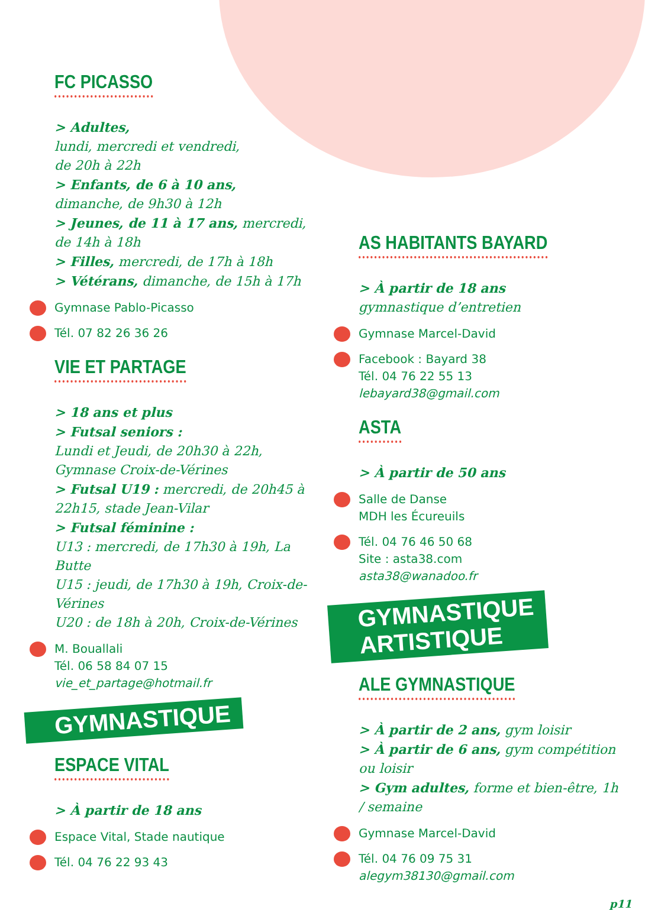FC PICASSO
> Adultes,
lundi, mercredi et vendredi,
de 20h à 22h
> Enfants, de 6 à 10 ans,
dimanche, de 9h30 à 12h
> Jeunes, de 11 à 17 ans, mercredi, de 14h à 18h
> Filles, mercredi, de 17h à 18h
> Vétérans, dimanche, de 15h à 17h
Gymnase Pablo-Picasso
Tél. 07 82 26 36 26
VIE ET PARTAGE
> 18 ans et plus
> Futsal seniors :
Lundi et Jeudi, de 20h30 à 22h, Gymnase Croix-de-Vérines
> Futsal U19 : mercredi, de 20h45 à 22h15, stade Jean-Vilar
> Futsal féminine :
U13 : mercredi, de 17h30 à 19h, La Butte
U15 : jeudi, de 17h30 à 19h, Croix-de-Vérines
U20 : de 18h à 20h, Croix-de-Vérines
M. Bouallali
Tél. 06 58 84 07 15
vie_et_partage@hotmail.fr
GYMNASTIQUE
ESPACE VITAL
> À partir de 18 ans
Espace Vital, Stade nautique
Tél. 04 76 22 93 43
AS HABITANTS BAYARD
> À partir de 18 ans
gymnastique d’entretien
Gymnase Marcel-David
Facebook : Bayard 38
Tél. 04 76 22 55 13
lebayard38@gmail.com
ASTA
> À partir de 50 ans
Salle de Danse
MDH les Écureuils
Tél. 04 76 46 50 68
Site : asta38.com
asta38@wanadoo.fr
GYMNASTIQUE
ARTISTIQUE
ALE GYMNASTIQUE
> À partir de 2 ans, gym loisir
> À partir de 6 ans, gym compétition ou loisir
> Gym adultes, forme et bien-être, 1h / semaine
Gymnase Marcel-David
Tél. 04 76 09 75 31
alegym38130@gmail.com
p11